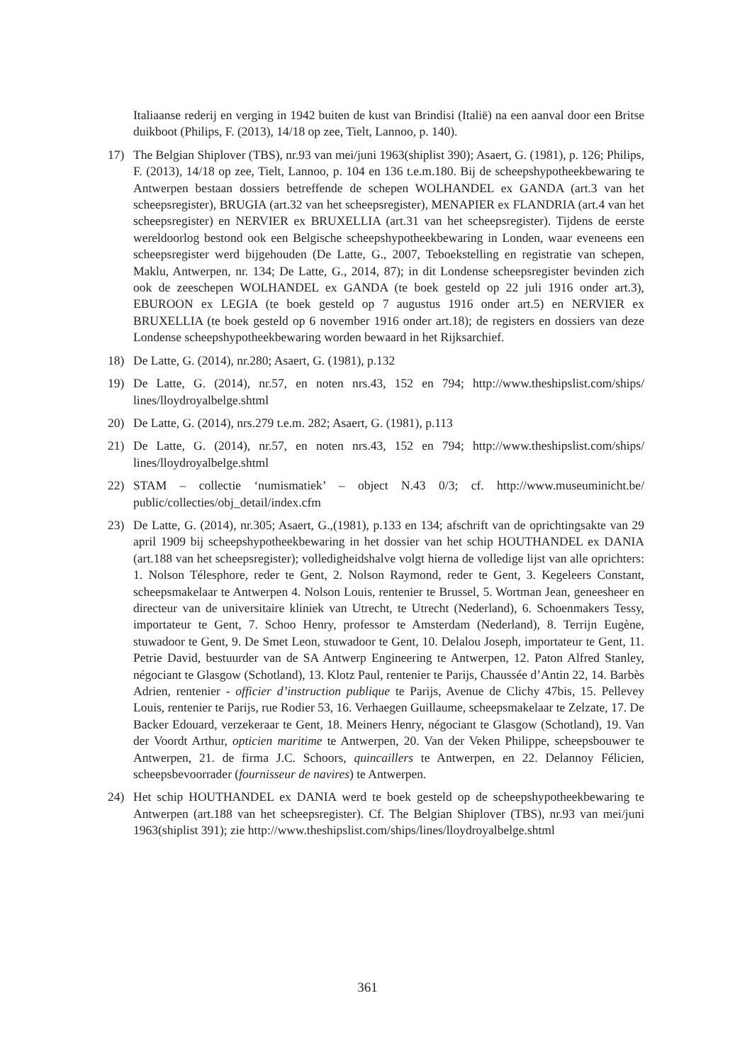Italiaanse rederij en verging in 1942 buiten de kust van Brindisi (Italië) na een aanval door een Britse duikboot (Philips, F. (2013), 14/18 op zee, Tielt, Lannoo, p. 140).
17) The Belgian Shiplover (TBS), nr.93 van mei/juni 1963(shiplist 390); Asaert, G. (1981), p. 126; Philips, F. (2013), 14/18 op zee, Tielt, Lannoo, p. 104 en 136 t.e.m.180. Bij de scheepshypotheekbewaring te Antwerpen bestaan dossiers betreffende de schepen WOLHANDEL ex GANDA (art.3 van het scheepsregister), BRUGIA (art.32 van het scheepsregister), MENAPIER ex FLANDRIA (art.4 van het scheepsregister) en NERVIER ex BRUXELLIA (art.31 van het scheepsregister). Tijdens de eerste wereldoorlog bestond ook een Belgische scheepshypotheekbewaring in Londen, waar eveneens een scheepsregister werd bijgehouden (De Latte, G., 2007, Teboekstelling en registratie van schepen, Maklu, Antwerpen, nr. 134; De Latte, G., 2014, 87); in dit Londense scheepsregister bevinden zich ook de zeeschepen WOLHANDEL ex GANDA (te boek gesteld op 22 juli 1916 onder art.3), EBUROON ex LEGIA (te boek gesteld op 7 augustus 1916 onder art.5) en NERVIER ex BRUXELLIA (te boek gesteld op 6 november 1916 onder art.18); de registers en dossiers van deze Londense scheepshypotheekbewaring worden bewaard in het Rijksarchief.
18) De Latte, G. (2014), nr.280; Asaert, G. (1981), p.132
19) De Latte, G. (2014), nr.57, en noten nrs.43, 152 en 794; http://www.theshipslist.com/ships/ lines/lloydroyalbelge.shtml
20) De Latte, G. (2014), nrs.279 t.e.m. 282; Asaert, G. (1981), p.113
21) De Latte, G. (2014), nr.57, en noten nrs.43, 152 en 794; http://www.theshipslist.com/ships/ lines/lloydroyalbelge.shtml
22) STAM – collectie ‘numismatiek’ – object N.43 0/3; cf. http://www.museuminicht.be/ public/collecties/obj_detail/index.cfm
23) De Latte, G. (2014), nr.305; Asaert, G.,(1981), p.133 en 134; afschrift van de oprichtingsakte van 29 april 1909 bij scheepshypotheekbewaring in het dossier van het schip HOUTHANDEL ex DANIA (art.188 van het scheepsregister); volledigheidshalve volgt hierna de volledige lijst van alle oprichters: 1. Nolson Télesphore, reder te Gent, 2. Nolson Raymond, reder te Gent, 3. Kegeleers Constant, scheepsmakelaar te Antwerpen 4. Nolson Louis, rentenier te Brussel, 5. Wortman Jean, geneesheer en directeur van de universitaire kliniek van Utrecht, te Utrecht (Nederland), 6. Schoenmakers Tessy, importateur te Gent, 7. Schoo Henry, professor te Amsterdam (Nederland), 8. Terrijn Eugène, stuwadoor te Gent, 9. De Smet Leon, stuwadoor te Gent, 10. Delalou Joseph, importateur te Gent, 11. Petrie David, bestuurder van de SA Antwerp Engineering te Antwerpen, 12. Paton Alfred Stanley, négociant te Glasgow (Schotland), 13. Klotz Paul, rentenier te Parijs, Chaussée d’Antin 22, 14. Barbès Adrien, rentenier - officier d’instruction publique te Parijs, Avenue de Clichy 47bis, 15. Pellevey Louis, rentenier te Parijs, rue Rodier 53, 16. Verhaegen Guillaume, scheepsmakelaar te Zelzate, 17. De Backer Edouard, verzekeraar te Gent, 18. Meiners Henry, négociant te Glasgow (Schotland), 19. Van der Voordt Arthur, opticien maritime te Antwerpen, 20. Van der Veken Philippe, scheepsbouwer te Antwerpen, 21. de firma J.C. Schoors, quincaillers te Antwerpen, en 22. Delannoy Félicien, scheepsbevoorrader (fournisseur de navires) te Antwerpen.
24) Het schip HOUTHANDEL ex DANIA werd te boek gesteld op de scheepshypotheekbewaring te Antwerpen (art.188 van het scheepsregister). Cf. The Belgian Shiplover (TBS), nr.93 van mei/juni 1963(shiplist 391); zie http://www.theshipslist.com/ships/lines/lloydroyalbelge.shtml
361